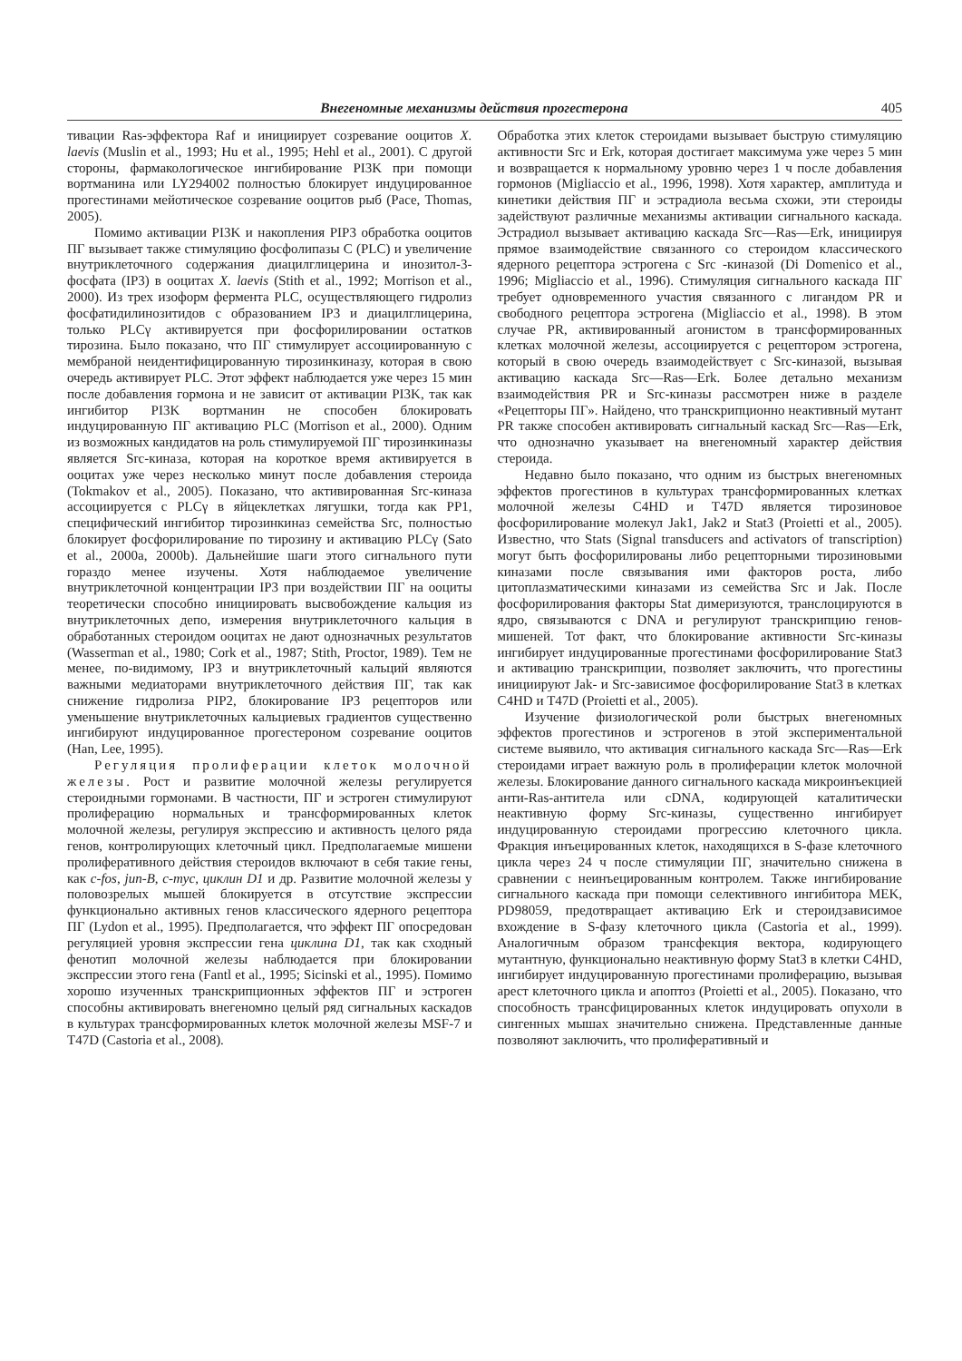Внегеномные механизмы действия прогестерона 405
тивации Ras-эффектора Raf и инициирует созревание ооцитов X. laevis (Muslin et al., 1993; Hu et al., 1995; Hehl et al., 2001). С другой стороны, фармакологическое ингибирование PI3K при помощи вортманина или LY294002 полностью блокирует индуцированное прогестинами мейотическое созревание ооцитов рыб (Pace, Thomas, 2005).
Помимо активации PI3K и накопления PIP3 обработка ооцитов ПГ вызывает также стимуляцию фосфолипазы C (PLC) и увеличение внутриклеточного содержания диацилглицерина и инозитол-3-фосфата (IP3) в ооцитах X. laevis (Stith et al., 1992; Morrison et al., 2000). Из трех изоформ фермента PLC, осуществляющего гидролиз фосфатидилинозитидов с образованием IP3 и диацилглицерина, только PLCγ активируется при фосфорилировании остатков тирозина. Было показано, что ПГ стимулирует ассоциированную с мембраной неидентифицированную тирозинкиназу, которая в свою очередь активирует PLC. Этот эффект наблюдается уже через 15 мин после добавления гормона и не зависит от активации PI3K, так как ингибитор PI3K вортманин не способен блокировать индуцированную ПГ активацию PLC (Morrison et al., 2000). Одним из возможных кандидатов на роль стимулируемой ПГ тирозинкиназы является Src-киназа, которая на короткое время активируется в ооцитах уже через несколько минут после добавления стероида (Tokmakov et al., 2005). Показано, что активированная Src-киназа ассоциируется с PLCγ в яйцеклетках лягушки, тогда как PP1, специфический ингибитор тирозинкиназ семейства Src, полностью блокирует фосфорилирование по тирозину и активацию PLCγ (Sato et al., 2000a, 2000b). Дальнейшие шаги этого сигнального пути гораздо менее изучены. Хотя наблюдаемое увеличение внутриклеточной концентрации IP3 при воздействии ПГ на ооциты теоретически способно инициировать высвобождение кальция из внутриклеточных депо, измерения внутриклеточного кальция в обработанных стероидом ооцитах не дают однозначных результатов (Wasserman et al., 1980; Cork et al., 1987; Stith, Proctor, 1989). Тем не менее, по-видимому, IP3 и внутриклеточный кальций являются важными медиаторами внутриклеточного действия ПГ, так как снижение гидролиза PIP2, блокирование IP3 рецепторов или уменьшение внутриклеточных кальциевых градиентов существенно ингибируют индуцированное прогестероном созревание ооцитов (Han, Lee, 1995).
Регуляция пролиферации клеток молочной железы. Рост и развитие молочной железы регулируется стероидными гормонами. В частности, ПГ и эстроген стимулируют пролиферацию нормальных и трансформированных клеток молочной железы, регулируя экспрессию и активность целого ряда генов, контролирующих клеточный цикл. Предполагаемые мишени пролиферативного действия стероидов включают в себя такие гены, как c-fos, jun-B, c-myc, циклин D1 и др. Развитие молочной железы у половозрелых мышей блокируется в отсутствие экспрессии функционально активных генов классического ядерного рецептора ПГ (Lydon et al., 1995). Предполагается, что эффект ПГ опосредован регуляцией уровня экспрессии гена циклина D1, так как сходный фенотип молочной железы наблюдается при блокировании экспрессии этого гена (Fantl et al., 1995; Sicinski et al., 1995). Помимо хорошо изученных транскрипционных эффектов ПГ и эстроген способны активировать внегеномно целый ряд сигнальных каскадов в культурах трансформированных клеток молочной железы MSF-7 и T47D (Castoria et al., 2008).
Обработка этих клеток стероидами вызывает быструю стимуляцию активности Src и Erk, которая достигает максимума уже через 5 мин и возвращается к нормальному уровню через 1 ч после добавления гормонов (Migliaccio et al., 1996, 1998). Хотя характер, амплитуда и кинетики действия ПГ и эстрадиола весьма схожи, эти стероиды задействуют различные механизмы активации сигнального каскада. Эстрадиол вызывает активацию каскада Src—Ras—Erk, инициируя прямое взаимодействие связанного со стероидом классического ядерного рецептора эстрогена с Src -киназой (Di Domenico et al., 1996; Migliaccio et al., 1996). Стимуляция сигнального каскада ПГ требует одновременного участия связанного с лигандом PR и свободного рецептора эстрогена (Migliaccio et al., 1998). В этом случае PR, активированный агонистом в трансформированных клетках молочной железы, ассоциируется с рецептором эстрогена, который в свою очередь взаимодействует с Src-киназой, вызывая активацию каскада Src—Ras—Erk. Более детально механизм взаимодействия PR и Src-киназы рассмотрен ниже в разделе «Рецепторы ПГ». Найдено, что транскрипционно неактивный мутант PR также способен активировать сигнальный каскад Src—Ras—Erk, что однозначно указывает на внегеномный характер действия стероида.
Недавно было показано, что одним из быстрых внегеномных эффектов прогестинов в культурах трансформированных клетках молочной железы C4HD и T47D является тирозиновое фосфорилирование молекул Jak1, Jak2 и Stat3 (Proietti et al., 2005). Известно, что Stats (Signal transducers and activators of transcription) могут быть фосфорилированы либо рецепторными тирозиновыми киназами после связывания ими факторов роста, либо цитоплазматическими киназами из семейства Src и Jak. После фосфорилирования факторы Stat димеризуются, транслоцируются в ядро, связываются с DNA и регулируют транскрипцию генов-мишеней. Тот факт, что блокирование активности Src-киназы ингибирует индуцированные прогестинами фосфорилирование Stat3 и активацию транскрипции, позволяет заключить, что прогестины инициируют Jak- и Src-зависимое фосфорилирование Stat3 в клетках C4HD и T47D (Proietti et al., 2005).
Изучение физиологической роли быстрых внегеномных эффектов прогестинов и эстрогенов в этой экспериментальной системе выявило, что активация сигнального каскада Src—Ras—Erk стероидами играет важную роль в пролиферации клеток молочной железы. Блокирование данного сигнального каскада микроинъекцией анти-Ras-антитела или cDNA, кодирующей каталитически неактивную форму Src-киназы, существенно ингибирует индуцированную стероидами прогрессию клеточного цикла. Фракция инъецированных клеток, находящихся в S-фазе клеточного цикла через 24 ч после стимуляции ПГ, значительно снижена в сравнении с неинъецированным контролем. Также ингибирование сигнального каскада при помощи селективного ингибитора MEK, PD98059, предотвращает активацию Erk и стероидзависимое вхождение в S-фазу клеточного цикла (Castoria et al., 1999). Аналогичным образом трансфекция вектора, кодирующего мутантную, функционально неактивную форму Stat3 в клетки C4HD, ингибирует индуцированную прогестинами пролиферацию, вызывая арест клеточного цикла и апоптоз (Proietti et al., 2005). Показано, что способность трансфицированных клеток индуцировать опухоли в сингенных мышах значительно снижена. Представленные данные позволяют заключить, что пролиферативный и